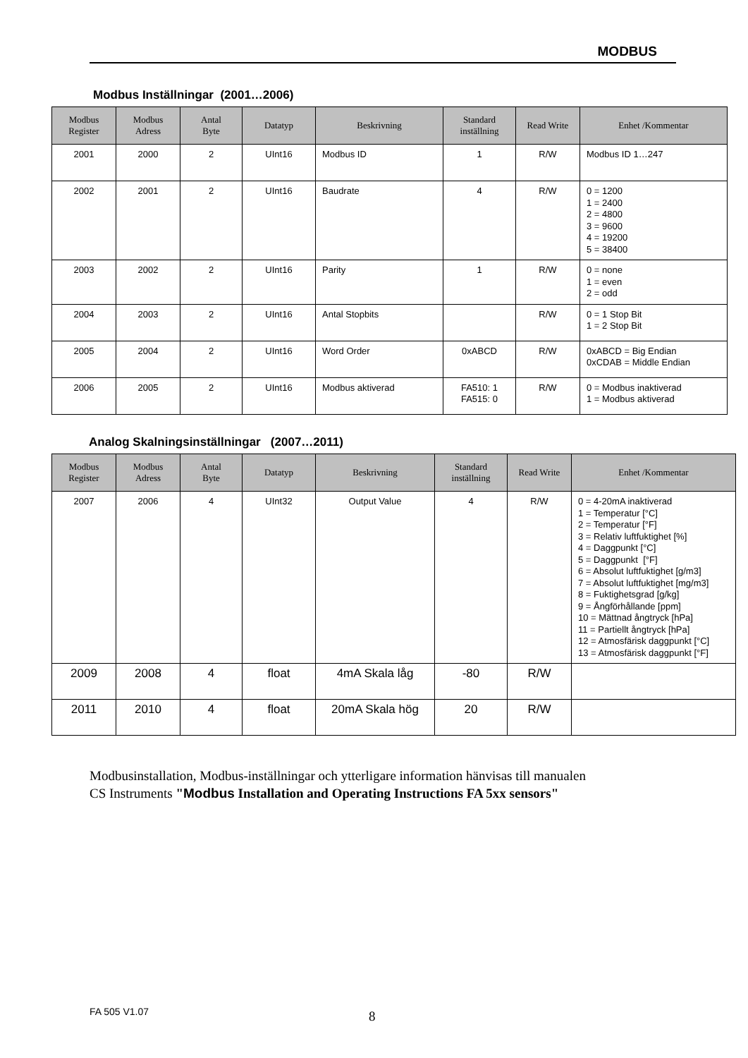MODBUS
Modbus Inställningar (2001…2006)
| Modbus Register | Modbus Adress | Antal Byte | Datatyp | Beskrivning | Standard inställning | Read Write | Enhet /Kommentar |
| --- | --- | --- | --- | --- | --- | --- | --- |
| 2001 | 2000 | 2 | UInt16 | Modbus ID | 1 | R/W | Modbus ID 1…247 |
| 2002 | 2001 | 2 | UInt16 | Baudrate | 4 | R/W | 0 = 1200 1 = 2400 2 = 4800 3 = 9600 4 = 19200 5 = 38400 |
| 2003 | 2002 | 2 | UInt16 | Parity | 1 | R/W | 0 = none 1 = even 2 = odd |
| 2004 | 2003 | 2 | UInt16 | Antal Stopbits | | R/W | 0 = 1 Stop Bit 1 = 2 Stop Bit |
| 2005 | 2004 | 2 | UInt16 | Word Order | 0xABCD | R/W | 0xABCD = Big Endian 0xCDAB = Middle Endian |
| 2006 | 2005 | 2 | UInt16 | Modbus aktiverad | FA510: 1 FA515: 0 | R/W | 0 = Modbus inaktiverad 1 = Modbus aktiverad |
Analog Skalningsinställningar (2007…2011)
| Modbus Register | Modbus Adress | Antal Byte | Datatyp | Beskrivning | Standard inställning | Read Write | Enhet /Kommentar |
| --- | --- | --- | --- | --- | --- | --- | --- |
| 2007 | 2006 | 4 | UInt32 | Output Value | 4 | R/W | 0 = 4-20mA inaktiverad 1 = Temperatur [°C] 2 = Temperatur [°F] 3 = Relativ luftfuktighet [%] 4 = Daggpunkt [°C] 5 = Daggpunkt [°F] 6 = Absolut luftfuktighet [g/m3] 7 = Absolut luftfuktighet [mg/m3] 8 = Fuktighetsgrad [g/kg] 9 = Ångförhållande [ppm] 10 = Mättnad ångtryck [hPa] 11 = Partiellt ångtryck [hPa] 12 = Atmosfärisk daggpunkt [°C] 13 = Atmosfärisk daggpunkt [°F] |
| 2009 | 2008 | 4 | float | 4mA Skala låg | -80 | R/W | |
| 2011 | 2010 | 4 | float | 20mA Skala hög | 20 | R/W | |
Modbusinstallation, Modbus-inställningar och ytterligare information hänvisas till manualen
CS Instruments "Modbus Installation and Operating Instructions FA 5xx sensors"
FA 505 V1.07 8